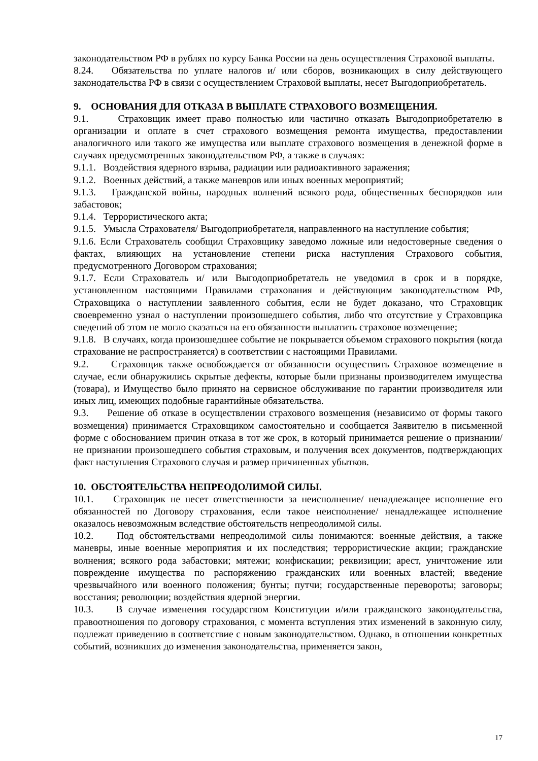законодательством РФ в рублях по курсу Банка России на день осуществления Страховой выплаты.
8.24. Обязательства по уплате налогов и/ или сборов, возникающих в силу действующего законодательства РФ в связи с осуществлением Страховой выплаты, несет Выгодоприобретатель.
9. ОСНОВАНИЯ ДЛЯ ОТКАЗА В ВЫПЛАТЕ СТРАХОВОГО ВОЗМЕЩЕНИЯ.
9.1. Страховщик имеет право полностью или частично отказать Выгодоприобретателю в организации и оплате в счет страхового возмещения ремонта имущества, предоставлении аналогичного или такого же имущества или выплате страхового возмещения в денежной форме в случаях предусмотренных законодательством РФ, а также в случаях:
9.1.1. Воздействия ядерного взрыва, радиации или радиоактивного заражения;
9.1.2. Военных действий, а также маневров или иных военных мероприятий;
9.1.3. Гражданской войны, народных волнений всякого рода, общественных беспорядков или забастовок;
9.1.4. Террористического акта;
9.1.5. Умысла Страхователя/ Выгодоприобретателя, направленного на наступление события;
9.1.6. Если Страхователь сообщил Страховщику заведомо ложные или недостоверные сведения о фактах, влияющих на установление степени риска наступления Страхового события, предусмотренного Договором страхования;
9.1.7. Если Страхователь и/ или Выгодоприобретатель не уведомил в срок и в порядке, установленном настоящими Правилами страхования и действующим законодательством РФ, Страховщика о наступлении заявленного события, если не будет доказано, что Страховщик своевременно узнал о наступлении произошедшего события, либо что отсутствие у Страховщика сведений об этом не могло сказаться на его обязанности выплатить страховое возмещение;
9.1.8. В случаях, когда произошедшее событие не покрывается объемом страхового покрытия (когда страхование не распространяется) в соответствии с настоящими Правилами.
9.2. Страховщик также освобождается от обязанности осуществить Страховое возмещение в случае, если обнаружились скрытые дефекты, которые были признаны производителем имущества (товара), и Имущество было принято на сервисное обслуживание по гарантии производителя или иных лиц, имеющих подобные гарантийные обязательства.
9.3. Решение об отказе в осуществлении страхового возмещения (независимо от формы такого возмещения) принимается Страховщиком самостоятельно и сообщается Заявителю в письменной форме с обоснованием причин отказа в тот же срок, в который принимается решение о признании/ не признании произошедшего события страховым, и получения всех документов, подтверждающих факт наступления Страхового случая и размер причиненных убытков.
10. ОБСТОЯТЕЛЬСТВА НЕПРЕОДОЛИМОЙ СИЛЫ.
10.1. Страховщик не несет ответственности за неисполнение/ ненадлежащее исполнение его обязанностей по Договору страхования, если такое неисполнение/ ненадлежащее исполнение оказалось невозможным вследствие обстоятельств непреодолимой силы.
10.2. Под обстоятельствами непреодолимой силы понимаются: военные действия, а также маневры, иные военные мероприятия и их последствия; террористические акции; гражданские волнения; всякого рода забастовки; мятежи; конфискации; реквизиции; арест, уничтожение или повреждение имущества по распоряжению гражданских или военных властей; введение чрезвычайного или военного положения; бунты; путчи; государственные перевороты; заговоры; восстания; революции; воздействия ядерной энергии.
10.3. В случае изменения государством Конституции и/или гражданского законодательства, правоотношения по договору страхования, с момента вступления этих изменений в законную силу, подлежат приведению в соответствие с новым законодательством. Однако, в отношении конкретных событий, возникших до изменения законодательства, применяется закон,
17